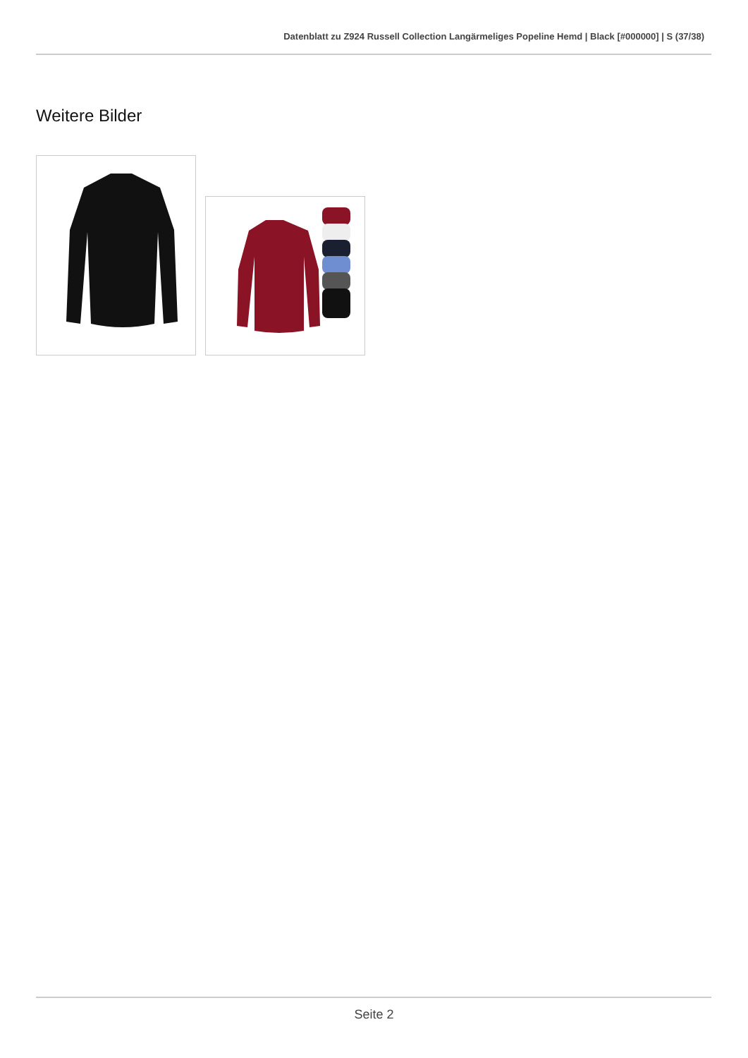Datenblatt zu Z924 Russell Collection Langärmeliges Popeline Hemd | Black [#000000] | S (37/38)
Weitere Bilder
Seite 2